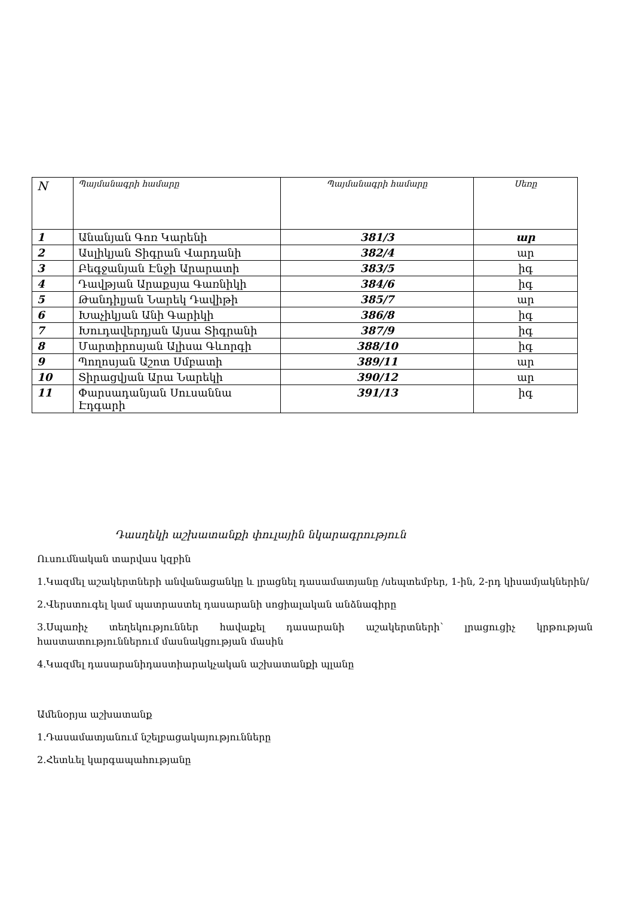| N | Պայմանագրի համարը | Պայմանագրի համարը | Սեռը |
| --- | --- | --- | --- |
| 1 | Անանյան Գոռ Կարենի | 381/3 | ար |
| 2 | Ասլիկյան Տիգրան Վարդանի | 382/4 | ար |
| 3 | Բեգջանյան Էնջի Արարատի | 383/5 | իգ |
| 4 | Դավթյան Արաքսյա Գառնիկի | 384/6 | իգ |
| 5 | Թանդիլյան Նարեկ Դավիթի | 385/7 | ար |
| 6 | Խաչիկյան Անի Գարիկի | 386/8 | իգ |
| 7 | Խուդավերդյան Այսա Տիգրանի | 387/9 | իգ |
| 8 | Մարտիրոսյան Ալիսա Գևորգի | 388/10 | իգ |
| 9 | Պողոսյան Աշոտ Սմբատի | 389/11 | ար |
| 10 | Տիրացվյան Արա Նարեկի | 390/12 | ար |
| 11 | Փարսադանյան Սուսաննա Էդգարի | 391/13 | իգ |
Դասղեկի աշխատանքի փուլային նկարագրություն
Ուսումնական տարվաս կզբին
1.Կազմել աշակերտների անվանացանկը և լրացնել դասամատյանը /սեպտեմբեր, 1-ին, 2-րդ կիսամյակներին/
2.Վերստուգել կամ պատրաստել դասարանի սոցիալական անձնագիրը
3.Սպառիչ տեղեկություններ հավաքել դասարանի աշակերտների՝ լրացուցիչ կրթության հաստատություններում մասնակցության մասին
4.Կազմել դասարանիդաստիարակչական աշխատանքի պլանը
Ամենօրյա աշխատանք
1.Դասամատյանում նշելբացակայությունները
2.Հետևել կարգապահությանը